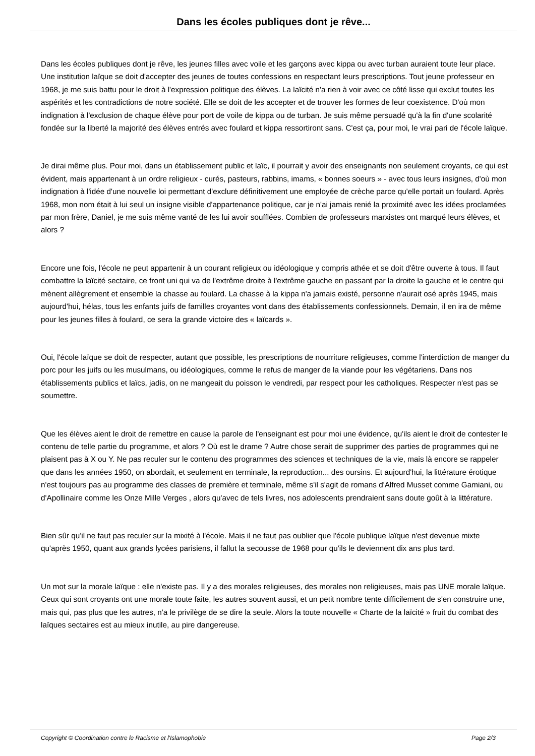Dans les écoles publiques dont je rêve...
Dans les écoles publiques dont je rêve, les jeunes filles avec voile et les garçons avec kippa ou avec turban auraient toute leur place. Une institution laïque se doit d'accepter des jeunes de toutes confessions en respectant leurs prescriptions. Tout jeune professeur en 1968, je me suis battu pour le droit à l'expression politique des élèves. La laïcité n'a rien à voir avec ce côté lisse qui exclut toutes les aspérités et les contradictions de notre société. Elle se doit de les accepter et de trouver les formes de leur coexistence. D'où mon indignation à l'exclusion de chaque élève pour port de voile de kippa ou de turban. Je suis même persuadé qu'à la fin d'une scolarité fondée sur la liberté la majorité des élèves entrés avec foulard et kippa ressortiront sans. C'est ça, pour moi, le vrai pari de l'école laïque.
Je dirai même plus. Pour moi, dans un établissement public et laïc, il pourrait y avoir des enseignants non seulement croyants, ce qui est évident, mais appartenant à un ordre religieux - curés, pasteurs, rabbins, imams, « bonnes soeurs » - avec tous leurs insignes, d'où mon indignation à l'idée d'une nouvelle loi permettant d'exclure définitivement une employée de crèche parce qu'elle portait un foulard. Après 1968, mon nom était à lui seul un insigne visible d'appartenance politique, car je n'ai jamais renié la proximité avec les idées proclamées par mon frère, Daniel, je me suis même vanté de les lui avoir soufflées. Combien de professeurs marxistes ont marqué leurs élèves, et alors ?
Encore une fois, l'école ne peut appartenir à un courant religieux ou idéologique y compris athée et se doit d'être ouverte à tous. Il faut combattre la laïcité sectaire, ce front uni qui va de l'extrême droite à l'extrême gauche en passant par la droite la gauche et le centre qui mènent allègrement et ensemble la chasse au foulard. La chasse à la kippa n'a jamais existé, personne n'aurait osé après 1945, mais aujourd'hui, hélas, tous les enfants juifs de familles croyantes vont dans des établissements confessionnels. Demain, il en ira de même pour les jeunes filles à foulard, ce sera la grande victoire des « laïcards ».
Oui, l'école laïque se doit de respecter, autant que possible, les prescriptions de nourriture religieuses, comme l'interdiction de manger du porc pour les juifs ou les musulmans, ou idéologiques, comme le refus de manger de la viande pour les végétariens. Dans nos établissements publics et laïcs, jadis, on ne mangeait du poisson le vendredi, par respect pour les catholiques. Respecter n'est pas se soumettre.
Que les élèves aient le droit de remettre en cause la parole de l'enseignant est pour moi une évidence, qu'ils aient le droit de contester le contenu de telle partie du programme, et alors ? Où est le drame ? Autre chose serait de supprimer des parties de programmes qui ne plaisent pas à X ou Y. Ne pas reculer sur le contenu des programmes des sciences et techniques de la vie, mais là encore se rappeler que dans les années 1950, on abordait, et seulement en terminale, la reproduction... des oursins. Et aujourd'hui, la littérature érotique n'est toujours pas au programme des classes de première et terminale, même s'il s'agit de romans d'Alfred Musset comme Gamiani, ou d'Apollinaire comme les Onze Mille Verges , alors qu'avec de tels livres, nos adolescents prendraient sans doute goût à la littérature.
Bien sûr qu'il ne faut pas reculer sur la mixité à l'école. Mais il ne faut pas oublier que l'école publique laïque n'est devenue mixte qu'après 1950, quant aux grands lycées parisiens, il fallut la secousse de 1968 pour qu'ils le deviennent dix ans plus tard.
Un mot sur la morale laïque : elle n'existe pas. Il y a des morales religieuses, des morales non religieuses, mais pas UNE morale laïque. Ceux qui sont croyants ont une morale toute faite, les autres souvent aussi, et un petit nombre tente difficilement de s'en construire une, mais qui, pas plus que les autres, n'a le privilège de se dire la seule. Alors la toute nouvelle « Charte de la laïcité » fruit du combat des laïques sectaires est au mieux inutile, au pire dangereuse.
Copyright © Coordination contre le Racisme et l'Islamophobie Page 2/3